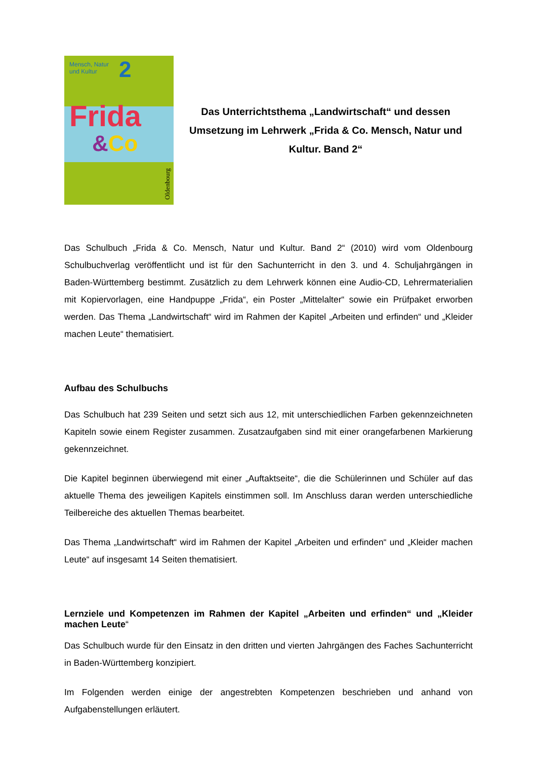Mensch, Natur
und Kultur
2
Frida
&Co
Oldenbourg
Das Unterrichtsthema „Landwirtschaft“ und dessen Umsetzung im Lehrwerk „Frida & Co. Mensch, Natur und Kultur. Band 2“
Das Schulbuch „Frida & Co. Mensch, Natur und Kultur. Band 2“ (2010) wird vom Oldenbourg Schulbuchverlag veröffentlicht und ist für den Sachunterricht in den 3. und 4. Schuljahrgängen in Baden-Württemberg bestimmt. Zusätzlich zu dem Lehrwerk können eine Audio-CD, Lehrermaterialien mit Kopiervorlagen, eine Handpuppe „Frida“, ein Poster „Mittelalter“ sowie ein Prüfpaket erworben werden. Das Thema „Landwirtschaft“ wird im Rahmen der Kapitel „Arbeiten und erfinden“ und „Kleider machen Leute“ thematisiert.
Aufbau des Schulbuchs
Das Schulbuch hat 239 Seiten und setzt sich aus 12, mit unterschiedlichen Farben gekennzeichneten Kapiteln sowie einem Register zusammen. Zusatzaufgaben sind mit einer orangefarbenen Markierung gekennzeichnet.
Die Kapitel beginnen überwiegend mit einer „Auftaktseite“, die die Schülerinnen und Schüler auf das aktuelle Thema des jeweiligen Kapitels einstimmen soll. Im Anschluss daran werden unterschiedliche Teilbereiche des aktuellen Themas bearbeitet.
Das Thema „Landwirtschaft“ wird im Rahmen der Kapitel „Arbeiten und erfinden“ und „Kleider machen Leute“ auf insgesamt 14 Seiten thematisiert.
Lernziele und Kompetenzen im Rahmen der Kapitel „Arbeiten und erfinden“ und „Kleider machen Leute“
Das Schulbuch wurde für den Einsatz in den dritten und vierten Jahrgängen des Faches Sachunterricht in Baden-Württemberg konzipiert.
Im Folgenden werden einige der angestrebten Kompetenzen beschrieben und anhand von Aufgabenstellungen erläutert.